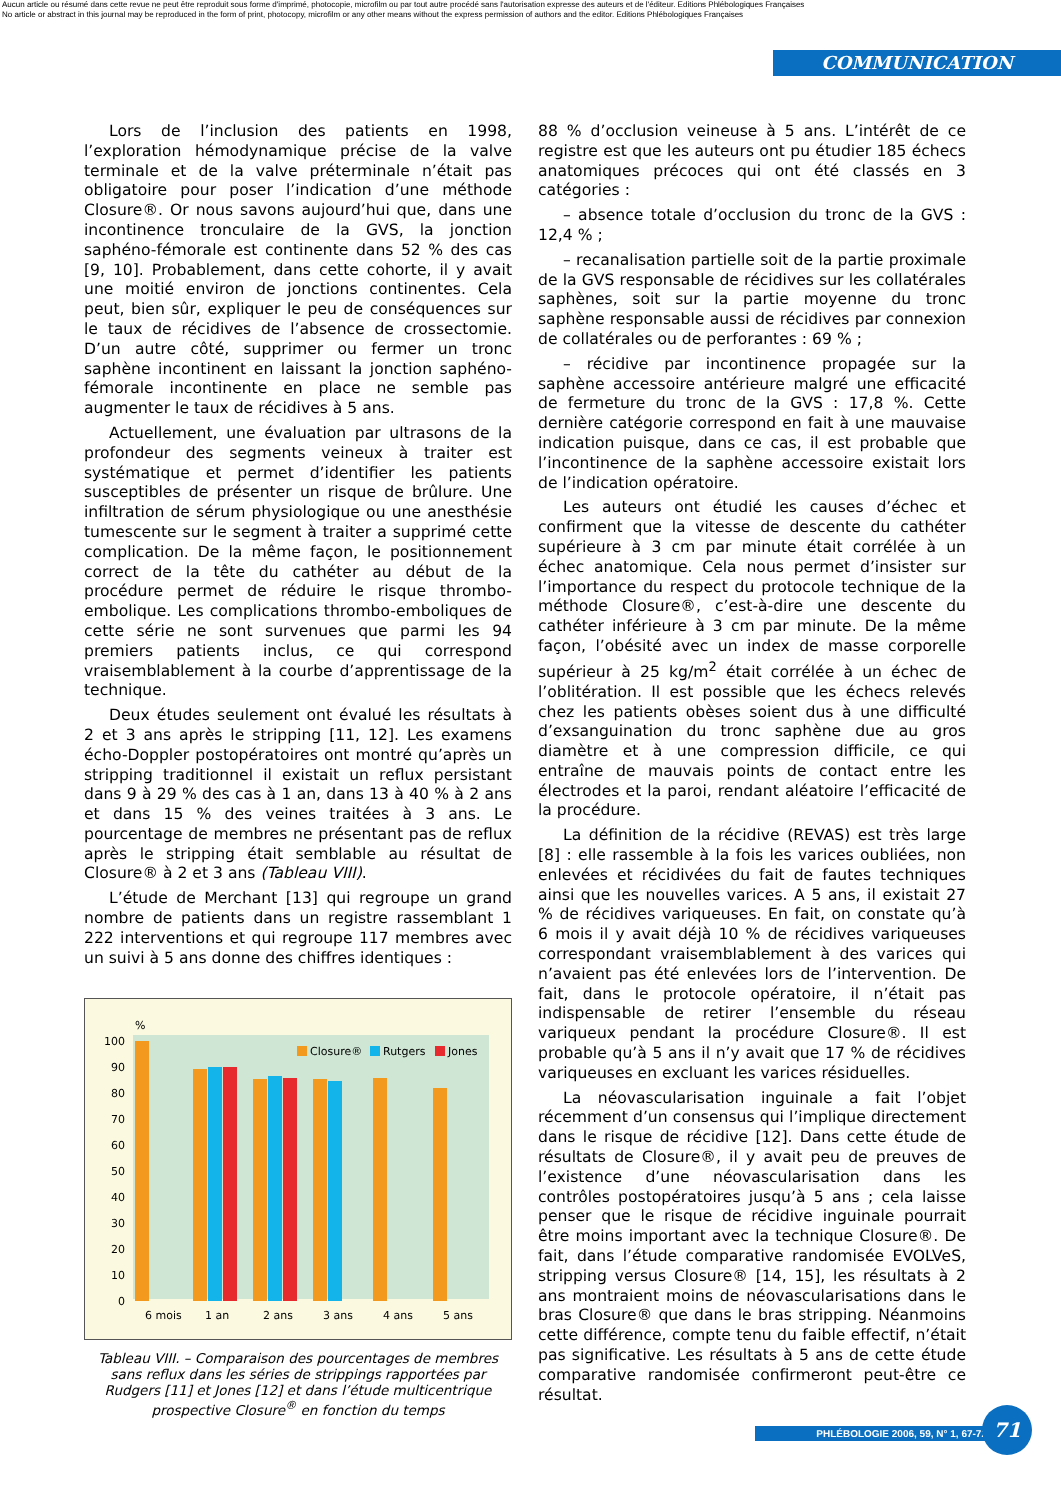Aucun article ou résumé dans cette revue ne peut être reproduit sous forme d'imprimé, photocopie, microfilm ou par tout autre procédé sans l'autorisation expresse des auteurs et de l'éditeur. Editions Phlébologiques Françaises
No article or abstract in this journal may be reproduced in the form of print, photocopy, microfilm or any other means without the express permission of authors and the editor. Editions Phlébologiques Françaises
COMMUNICATION
Lors de l’inclusion des patients en 1998, l’exploration hémodynamique précise de la valve terminale et de la valve préterminale n’était pas obligatoire pour poser l’indication d’une méthode Closure®. Or nous savons aujourd’hui que, dans une incontinence tronculaire de la GVS, la jonction saphéno-fémorale est continente dans 52 % des cas [9, 10]. Probablement, dans cette cohorte, il y avait une moitié environ de jonctions continentes. Cela peut, bien sûr, expliquer le peu de conséquences sur le taux de récidives de l’absence de crossectomie. D’un autre côté, supprimer ou fermer un tronc saphène incontinent en laissant la jonction saphéno-fémorale incontinente en place ne semble pas augmenter le taux de récidives à 5 ans.
Actuellement, une évaluation par ultrasons de la profondeur des segments veineux à traiter est systématique et permet d’identifier les patients susceptibles de présenter un risque de brûlure. Une infiltration de sérum physiologique ou une anesthésie tumescente sur le segment à traiter a supprimé cette complication. De la même façon, le positionnement correct de la tête du cathéter au début de la procédure permet de réduire le risque thrombo-embolique. Les complications thrombo-emboliques de cette série ne sont survenues que parmi les 94 premiers patients inclus, ce qui correspond vraisemblablement à la courbe d’apprentissage de la technique.
Deux études seulement ont évalué les résultats à 2 et 3 ans après le stripping [11, 12]. Les examens écho-Doppler postopératoires ont montré qu’après un stripping traditionnel il existait un reflux persistant dans 9 à 29 % des cas à 1 an, dans 13 à 40 % à 2 ans et dans 15 % des veines traitées à 3 ans. Le pourcentage de membres ne présentant pas de reflux après le stripping était semblable au résultat de Closure® à 2 et 3 ans (Tableau VIII).
L’étude de Merchant [13] qui regroupe un grand nombre de patients dans un registre rassemblant 1 222 interventions et qui regroupe 117 membres avec un suivi à 5 ans donne des chiffres identiques :
%
100
90
80
70
60
50
40
30
20
10
0
Closure®
Rutgers
Jones
6 mois
1 an
2 ans
3 ans
4 ans
5 ans
Tableau VIII. – Comparaison des pourcentages de membres sans reflux dans les séries de strippings rapportées par Rudgers [11] et Jones [12] et dans l’étude multicentrique prospective Closure<sup>®</sup> en fonction du temps
88 % d’occlusion veineuse à 5 ans. L’intérêt de ce registre est que les auteurs ont pu étudier 185 échecs anatomiques précoces qui ont été classés en 3 catégories :
– absence totale d’occlusion du tronc de la GVS : 12,4 % ;
– recanalisation partielle soit de la partie proximale de la GVS responsable de récidives sur les collatérales saphènes, soit sur la partie moyenne du tronc saphène responsable aussi de récidives par connexion de collatérales ou de perforantes : 69 % ;
– récidive par incontinence propagée sur la saphène accessoire antérieure malgré une efficacité de fermeture du tronc de la GVS : 17,8 %. Cette dernière catégorie correspond en fait à une mauvaise indication puisque, dans ce cas, il est probable que l’incontinence de la saphène accessoire existait lors de l’indication opératoire.
Les auteurs ont étudié les causes d’échec et confirment que la vitesse de descente du cathéter supérieure à 3 cm par minute était corrélée à un échec anatomique. Cela nous permet d’insister sur l’importance du respect du protocole technique de la méthode Closure®, c’est-à-dire une descente du cathéter inférieure à 3 cm par minute. De la même façon, l’obésité avec un index de masse corporelle supérieur à 25 kg/m<sup>2</sup> était corrélée à un échec de l’oblitération. Il est possible que les échecs relevés chez les patients obèses soient dus à une difficulté d’exsanguination du tronc saphène due au gros diamètre et à une compression difficile, ce qui entraîne de mauvais points de contact entre les électrodes et la paroi, rendant aléatoire l’efficacité de la procédure.
La définition de la récidive (REVAS) est très large [8] : elle rassemble à la fois les varices oubliées, non enlevées et récidivées du fait de fautes techniques ainsi que les nouvelles varices. A 5 ans, il existait 27 % de récidives variqueuses. En fait, on constate qu’à 6 mois il y avait déjà 10 % de récidives variqueuses correspondant vraisemblablement à des varices qui n’avaient pas été enlevées lors de l’intervention. De fait, dans le protocole opératoire, il n’était pas indispensable de retirer l’ensemble du réseau variqueux pendant la procédure Closure®. Il est probable qu’à 5 ans il n’y avait que 17 % de récidives variqueuses en excluant les varices résiduelles.
La néovascularisation inguinale a fait l’objet récemment d’un consensus qui l’implique directement dans le risque de récidive [12]. Dans cette étude de résultats de Closure®, il y avait peu de preuves de l’existence d’une néovascularisation dans les contrôles postopératoires jusqu’à 5 ans ; cela laisse penser que le risque de récidive inguinale pourrait être moins important avec la technique Closure®. De fait, dans l’étude comparative randomisée EVOLVeS, stripping versus Closure® [14, 15], les résultats à 2 ans montraient moins de néovascularisations dans le bras Closure® que dans le bras stripping. Néanmoins cette différence, compte tenu du faible effectif, n’était pas significative. Les résultats à 5 ans de cette étude comparative randomisée confirmeront peut-être ce résultat.
PHLÉBOLOGIE 2006, 59, N° 1, 67-72
71